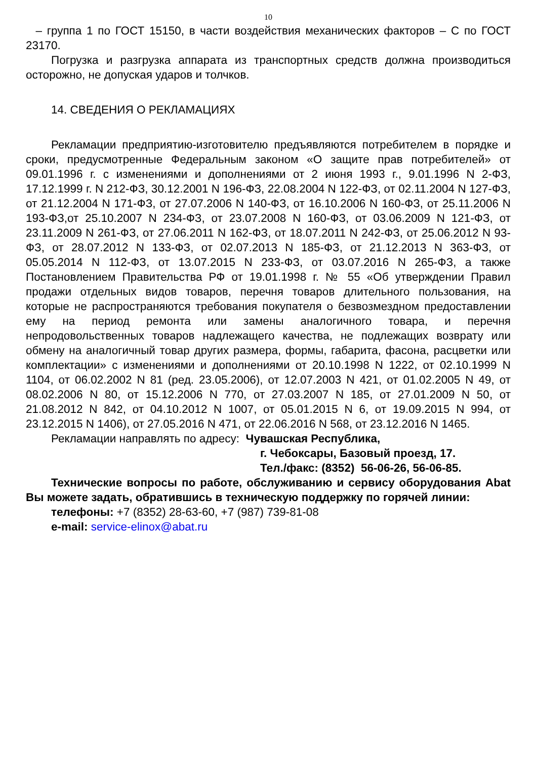10
– группа 1 по ГОСТ 15150, в части воздействия механических факторов – С по ГОСТ 23170.
Погрузка и разгрузка аппарата из транспортных средств должна производиться осторожно, не допуская ударов и толчков.
14. СВЕДЕНИЯ О РЕКЛАМАЦИЯХ
Рекламации предприятию-изготовителю предъявляются потребителем в порядке и сроки, предусмотренные Федеральным законом «О защите прав потребителей» от 09.01.1996 г. с изменениями и дополнениями от 2 июня 1993 г., 9.01.1996 N 2-ФЗ, 17.12.1999 г. N 212-ФЗ, 30.12.2001 N 196-ФЗ, 22.08.2004 N 122-ФЗ, от 02.11.2004 N 127-ФЗ, от 21.12.2004 N 171-ФЗ, от 27.07.2006 N 140-ФЗ, от 16.10.2006 N 160-ФЗ, от 25.11.2006 N 193-ФЗ,от 25.10.2007 N 234-ФЗ, от 23.07.2008 N 160-ФЗ, от 03.06.2009 N 121-ФЗ, от 23.11.2009 N 261-ФЗ, от 27.06.2011 N 162-ФЗ, от 18.07.2011 N 242-ФЗ, от 25.06.2012 N 93-ФЗ, от 28.07.2012 N 133-ФЗ, от 02.07.2013 N 185-ФЗ, от 21.12.2013 N 363-ФЗ, от 05.05.2014 N 112-ФЗ, от 13.07.2015 N 233-ФЗ, от 03.07.2016 N 265-ФЗ, а также Постановлением Правительства РФ от 19.01.1998 г. № 55 «Об утверждении Правил продажи отдельных видов товаров, перечня товаров длительного пользования, на которые не распространяются требования покупателя о безвозмездном предоставлении ему на период ремонта или замены аналогичного товара, и перечня непродовольственных товаров надлежащего качества, не подлежащих возврату или обмену на аналогичный товар других размера, формы, габарита, фасона, расцветки или комплектации» с изменениями и дополнениями от 20.10.1998 N 1222, от 02.10.1999 N 1104, от 06.02.2002 N 81 (ред. 23.05.2006), от 12.07.2003 N 421, от 01.02.2005 N 49, от 08.02.2006 N 80, от 15.12.2006 N 770, от 27.03.2007 N 185, от 27.01.2009 N 50, от 21.08.2012 N 842, от 04.10.2012 N 1007, от 05.01.2015 N 6, от 19.09.2015 N 994, от 23.12.2015 N 1406), от 27.05.2016 N 471, от 22.06.2016 N 568, от 23.12.2016 N 1465.
Рекламации направлять по адресу: Чувашская Республика,
г. Чебоксары, Базовый проезд, 17.
Тел./факс: (8352) 56-06-26, 56-06-85.
Технические вопросы по работе, обслуживанию и сервису оборудования Abat Вы можете задать, обратившись в техническую поддержку по горячей линии:
телефоны: +7 (8352) 28-63-60, +7 (987) 739-81-08
e-mail: service-elinox@abat.ru